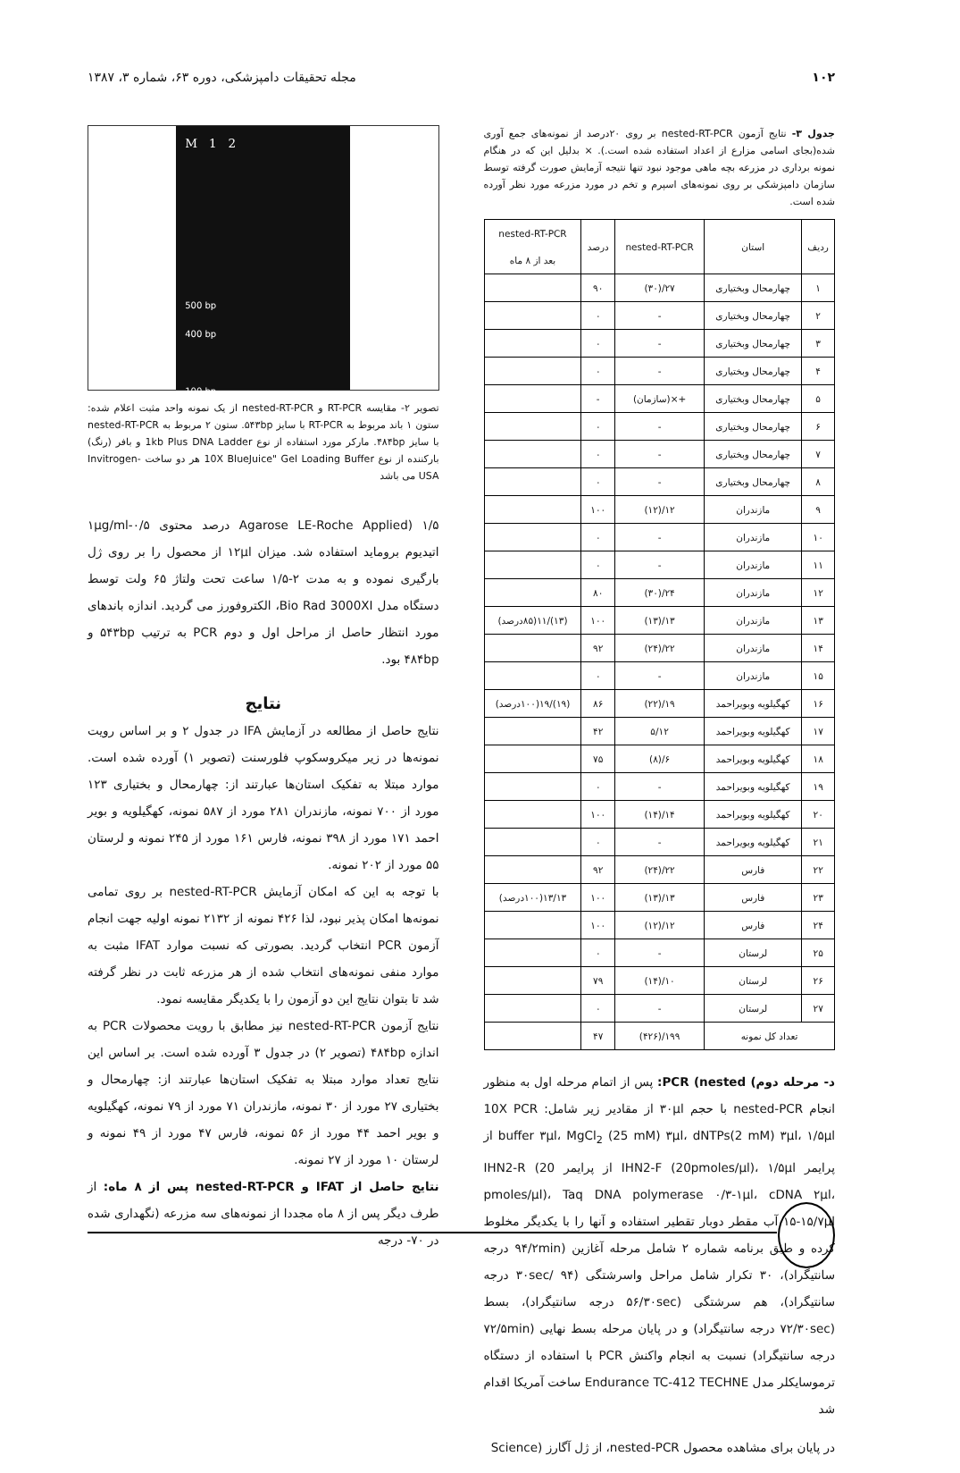۱۰۲ مجله تحقیقات دامپزشکی، دوره ۶۳، شماره ۳، ۱۳۸۷
جدول ۳- نتایج آزمون nested-RT-PCR بر روی ۲۰درصد از نمونه‌های جمع آوری شده(بجای اسامی مزارع از اعداد استفاده شده است.). × بدلیل این که در هنگام نمونه برداری در مزرعه بچه ماهی موجود نبود تنها نتیجه آزمایش صورت گرفته توسط سازمان دامپزشکی بر روی نمونه‌های اسپرم و تخم در مورد مزرعه مورد نظر آورده شده است.
| ردیف | استان | nested-RT-PCR | درصد | nested-RT-PCR بعد از ۸ ماه |
| --- | --- | --- | --- | --- |
| ۱ | چهارمحال وبختیاری | ۲۷/(۳۰) | ۹۰ | |
| ۲ | چهارمحال وبختیاری | - | ۰ | |
| ۳ | چهارمحال وبختیاری | - | ۰ | |
| ۴ | چهارمحال وبختیاری | - | ۰ | |
| ۵ | چهارمحال وبختیاری | +×(سازمان) | - | |
| ۶ | چهارمحال وبختیاری | - | ۰ | |
| ۷ | چهارمحال وبختیاری | - | ۰ | |
| ۸ | چهارمحال وبختیاری | - | ۰ | |
| ۹ | مازندران | ۱۲/(۱۲) | ۱۰۰ | |
| ۱۰ | مازندران | - | ۰ | |
| ۱۱ | مازندران | - | ۰ | |
| ۱۲ | مازندران | ۲۴/(۳۰) | ۸۰ | |
| ۱۳ | مازندران | ۱۳/(۱۳) | ۱۰۰ | (۱۳)/۱۱(۸۵درصد) |
| ۱۴ | مازندران | ۲۲/(۲۴) | ۹۲ | |
| ۱۵ | مازندران | - | ۰ | |
| ۱۶ | کهگیلویه وبویراحمد | ۱۹/(۲۲) | ۸۶ | (۱۹)/۱۹(۱۰۰درصد) |
| ۱۷ | کهگیلویه وبویراحمد | ۵/۱۲ | ۴۲ | |
| ۱۸ | کهگیلویه وبویراحمد | ۶/(۸) | ۷۵ | |
| ۱۹ | کهگیلویه وبویراحمد | - | ۰ | |
| ۲۰ | کهگیلویه وبویراحمد | ۱۴/(۱۴) | ۱۰۰ | |
| ۲۱ | کهگیلویه وبویراحمد | - | ۰ | |
| ۲۲ | فارس | ۲۲/(۲۴) | ۹۲ | |
| ۲۳ | فارس | ۱۳/(۱۳) | ۱۰۰ | ۱۳/۱۳(۱۰۰درصد) |
| ۲۴ | فارس | ۱۲/(۱۲) | ۱۰۰ | |
| ۲۵ | لرستان | - | ۰ | |
| ۲۶ | لرستان | ۱۰/(۱۴) | ۷۹ | |
| ۲۷ | لرستان | - | ۰ | |
| تعداد کل نمونه | | ۱۹۹/(۴۲۶) | ۴۷ | |
د- مرحله دوم) PCR (nested: پس از اتمام مرحله اول به منظور انجام nested-PCR با حجم ۳۰µl از مقادیر زیر شامل: 10X PCR buffer ۳µl، MgCl<sub>2</sub> (25 mM) ۳µl، dNTPs(2 mM) ۳µl، ۱/۵µl از پرایمر IHN2-F (20pmoles/µl)، ۱/۵µl از پرایمر IHN2-R (20 pmoles/µl)، Taq DNA polymerase ۰/۳-۱µl، cDNA ۲µl، ۱۵-۱۵/۷µl آب مقطر دوبار تقطیر استفاده و آنها را با یکدیگر مخلوط کرده و طبق برنامه شماره ۲ شامل مرحله آغازین (۹۴/۲min درجه سانتیگراد)، ۳۰ تکرار شامل مراحل واسرشتگی (۹۴ /۳۰sec درجه سانتیگراد)، هم سرشتگی (۵۶/۳۰sec درجه سانتیگراد)، بسط (۷۲/۳۰sec درجه سانتیگراد) و در پایان مرحله بسط نهایی (۷۲/۵min درجه سانتیگراد) نسبت به انجام واکنش PCR با استفاده از دستگاه ترموسایکلر مدل Endurance TC-412 TECHNE ساخت آمریکا اقدام شد
در پایان برای مشاهده محصول nested-PCR، از ژل آگارز (Science
M 1 2
500 bp
400 bp
100 bp
تصویر ۲- مقایسه RT-PCR و nested-RT-PCR از یک نمونه واحد مثبت اعلام شده: ستون ۱ باند مربوط به RT-PCR با سایز ۵۴۳bp. ستون ۲ مربوط به nested-RT-PCR با سایز ۴۸۴bp. مارکر مورد استفاده از نوع 1kb Plus DNA Ladder و بافر (رنگ) بارکننده از نوع 10X BlueJuice" Gel Loading Buffer هر دو ساخت Invitrogen-USA می باشد
Agarose LE-Roche Applied) ۱/۵ درصد محتوی ۰/۵-۱µg/ml اتیدیوم بروماید استفاده شد. میزان ۱۲µl از محصول را بر روی ژل بارگیری نموده و به مدت ۲-۱/۵ ساعت تحت ولتاژ ۶۵ ولت توسط دستگاه مدل Bio Rad 3000XI، الکتروفورز می گردید. اندازه باندهای مورد انتظار حاصل از مراحل اول و دوم PCR به ترتیب ۵۴۳bp و ۴۸۴bp بود.
نتایج
نتایج حاصل از مطالعه در آزمایش IFA در جدول ۲ و بر اساس رویت نمونه‌ها در زیر میکروسکوپ فلورسنت (تصویر ۱) آورده شده است. موارد مبتلا به تفکیک استان‌ها عبارتند از: چهارمحال و بختیاری ۱۲۳ مورد از ۷۰۰ نمونه، مازندران ۲۸۱ مورد از ۵۸۷ نمونه، کهگیلویه و بویر احمد ۱۷۱ مورد از ۳۹۸ نمونه، فارس ۱۶۱ مورد از ۲۴۵ نمونه و لرستان ۵۵ مورد از ۲۰۲ نمونه.
با توجه به این که امکان آزمایش nested-RT-PCR بر روی تمامی نمونه‌ها امکان پذیر نبود، لذا ۴۲۶ نمونه از ۲۱۳۲ نمونه اولیه جهت انجام آزمون PCR انتخاب گردید. بصورتی که نسبت موارد IFAT مثبت به موارد منفی نمونه‌های انتخاب شده از هر مزرعه ثابت در نظر گرفته شد تا بتوان نتایج این دو آزمون را با یکدیگر مقایسه نمود.
نتایج آزمون nested-RT-PCR نیز مطابق با رویت محصولات PCR به اندازه ۴۸۴bp (تصویر ۲) در جدول ۳ آورده شده است. بر اساس این نتایج تعداد موارد مبتلا به تفکیک استان‌ها عبارتند از: چهارمحال و بختیاری ۲۷ مورد از ۳۰ نمونه، مازندران ۷۱ مورد از ۷۹ نمونه، کهگیلویه و بویر احمد ۴۴ مورد از ۵۶ نمونه، فارس ۴۷ مورد از ۴۹ نمونه و لرستان ۱۰ مورد از ۲۷ نمونه.
نتایج حاصل از IFAT و nested-RT-PCR پس از ۸ ماه: از طرف دیگر پس از ۸ ماه مجددا از نمونه‌های سه مزرعه (نگهداری شده در ۷۰- درجه